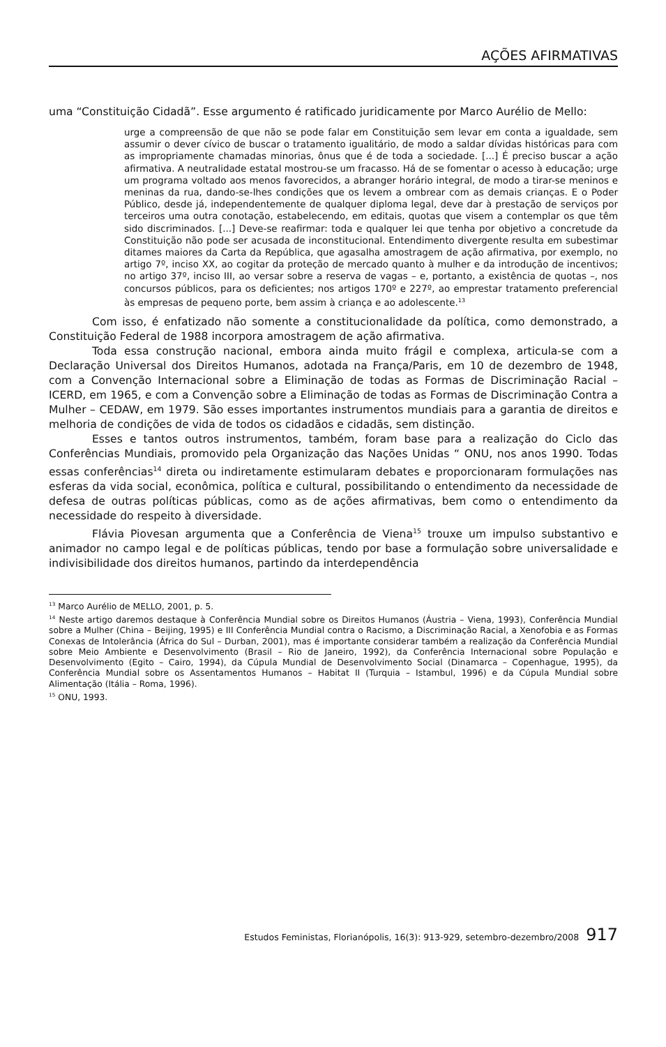AÇÕES AFIRMATIVAS
uma “Constituição Cidadã”. Esse argumento é ratificado juridicamente por Marco Aurélio de Mello:
urge a compreensão de que não se pode falar em Constituição sem levar em conta a igualdade, sem assumir o dever cívico de buscar o tratamento igualitário, de modo a saldar dívidas históricas para com as impropriamente chamadas minorias, ônus que é de toda a sociedade. [...] É preciso buscar a ação afirmativa. A neutralidade estatal mostrou-se um fracasso. Há de se fomentar o acesso à educação; urge um programa voltado aos menos favorecidos, a abranger horário integral, de modo a tirar-se meninos e meninas da rua, dando-se-lhes condições que os levem a ombrear com as demais crianças. E o Poder Público, desde já, independentemente de qualquer diploma legal, deve dar à prestação de serviços por terceiros uma outra conotação, estabelecendo, em editais, quotas que visem a contemplar os que têm sido discriminados. [...] Deve-se reafirmar: toda e qualquer lei que tenha por objetivo a concretude da Constituição não pode ser acusada de inconstitucional. Entendimento divergente resulta em subestimar ditames maiores da Carta da República, que agasalha amostragem de ação afirmativa, por exemplo, no artigo 7º, inciso XX, ao cogitar da proteção de mercado quanto à mulher e da introdução de incentivos; no artigo 37º, inciso III, ao versar sobre a reserva de vagas – e, portanto, a existência de quotas –, nos concursos públicos, para os deficientes; nos artigos 170º e 227º, ao emprestar tratamento preferencial às empresas de pequeno porte, bem assim à criança e ao adolescente.<sup>13</sup>
Com isso, é enfatizado não somente a constitucionalidade da política, como demonstrado, a Constituição Federal de 1988 incorpora amostragem de ação afirmativa.
Toda essa construção nacional, embora ainda muito frágil e complexa, articula-se com a Declaração Universal dos Direitos Humanos, adotada na França/Paris, em 10 de dezembro de 1948, com a Convenção Internacional sobre a Eliminação de todas as Formas de Discriminação Racial – ICERD, em 1965, e com a Convenção sobre a Eliminação de todas as Formas de Discriminação Contra a Mulher – CEDAW, em 1979. São esses importantes instrumentos mundiais para a garantia de direitos e melhoria de condições de vida de todos os cidadãos e cidadãs, sem distinção.
Esses e tantos outros instrumentos, também, foram base para a realização do Ciclo das Conferências Mundiais, promovido pela Organização das Nações Unidas “ ONU, nos anos 1990. Todas essas conferências<sup>14</sup> direta ou indiretamente estimularam debates e proporcionaram formulações nas esferas da vida social, econômica, política e cultural, possibilitando o entendimento da necessidade de defesa de outras políticas públicas, como as de ações afirmativas, bem como o entendimento da necessidade do respeito à diversidade.
Flávia Piovesan argumenta que a Conferência de Viena<sup>15</sup> trouxe um impulso substantivo e animador no campo legal e de políticas públicas, tendo por base a formulação sobre universalidade e indivisibilidade dos direitos humanos, partindo da interdependência
<sup>13</sup> Marco Aurélio de MELLO, 2001, p. 5.
<sup>14</sup> Neste artigo daremos destaque à Conferência Mundial sobre os Direitos Humanos (Áustria – Viena, 1993), Conferência Mundial sobre a Mulher (China – Beijing, 1995) e III Conferência Mundial contra o Racismo, a Discriminação Racial, a Xenofobia e as Formas Conexas de Intolerância (África do Sul – Durban, 2001), mas é importante considerar também a realização da Conferência Mundial sobre Meio Ambiente e Desenvolvimento (Brasil – Rio de Janeiro, 1992), da Conferência Internacional sobre População e Desenvolvimento (Egito – Cairo, 1994), da Cúpula Mundial de Desenvolvimento Social (Dinamarca – Copenhague, 1995), da Conferência Mundial sobre os Assentamentos Humanos – Habitat II (Turquia – Istambul, 1996) e da Cúpula Mundial sobre Alimentação (Itália – Roma, 1996).
<sup>15</sup> ONU, 1993.
Estudos Feministas, Florianópolis, 16(3): 913-929, setembro-dezembro/2008 917